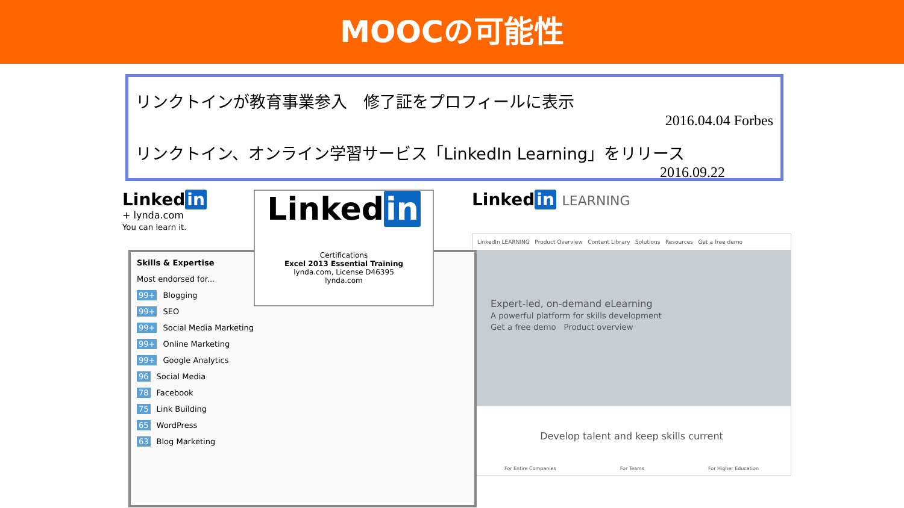MOOCの可能性
リンクトインが教育事業参入　修了証をプロフィールに表示
2016.04.04 Forbes
リンクトイン、オンライン学習サービス「LinkedIn Learning」をリリース
2016.09.22
Linked in
+ lynda.com
You can learn it.
Skills & Expertise
Most endorsed for...
99+ Blogging
99+ SEO
99+ Social Media Marketing
99+ Online Marketing
99+ Google Analytics
96 Social Media
78 Facebook
75 Link Building
65 WordPress
63 Blog Marketing
Linked in
Certifications
Excel 2013 Essential Training
lynda.com, License D46395
lynda.com
Linked in LEARNING
LinkedIn LEARNING Product Overview Content Library Solutions Resources Get a free demo
Expert-led, on-demand eLearning
A powerful platform for skills development
Get a free demo Product overview
Develop talent and keep skills current
For Entire Companies For Teams For Higher Education